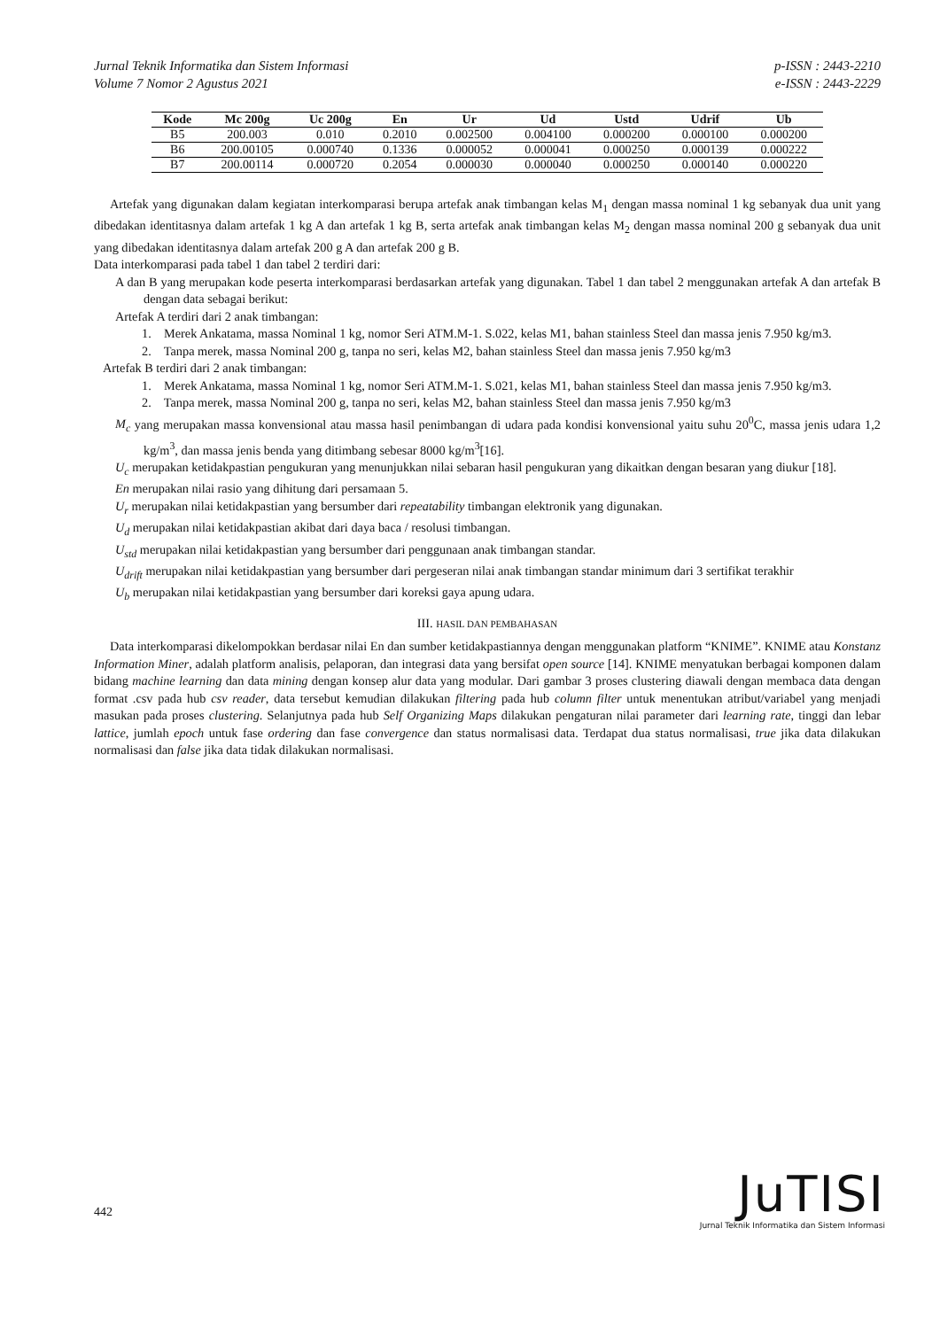Jurnal Teknik Informatika dan Sistem Informasi
Volume 7 Nomor 2 Agustus 2021
p-ISSN : 2443-2210
e-ISSN : 2443-2229
| Kode | Mc 200g | Uc 200g | En | Ur | Ud | Ustd | Udrif | Ub |
| --- | --- | --- | --- | --- | --- | --- | --- | --- |
| B5 | 200.003 | 0.010 | 0.2010 | 0.002500 | 0.004100 | 0.000200 | 0.000100 | 0.000200 |
| B6 | 200.00105 | 0.000740 | 0.1336 | 0.000052 | 0.000041 | 0.000250 | 0.000139 | 0.000222 |
| B7 | 200.00114 | 0.000720 | 0.2054 | 0.000030 | 0.000040 | 0.000250 | 0.000140 | 0.000220 |
Artefak yang digunakan dalam kegiatan interkomparasi berupa artefak anak timbangan kelas M<sub>1</sub> dengan massa nominal 1 kg sebanyak dua unit yang dibedakan identitasnya dalam artefak 1 kg A dan artefak 1 kg B, serta artefak anak timbangan kelas M<sub>2</sub> dengan massa nominal 200 g sebanyak dua unit yang dibedakan identitasnya dalam artefak 200 g A dan artefak 200 g B.
Data interkomparasi pada tabel 1 dan tabel 2 terdiri dari:
A dan B yang merupakan kode peserta interkomparasi berdasarkan artefak yang digunakan. Tabel 1 dan tabel 2 menggunakan artefak A dan artefak B dengan data sebagai berikut:
Artefak A terdiri dari 2 anak timbangan:
1. Merek Ankatama, massa Nominal 1 kg, nomor Seri ATM.M-1. S.022, kelas M1, bahan stainless Steel dan massa jenis 7.950 kg/m3.
2. Tanpa merek, massa Nominal 200 g, tanpa no seri, kelas M2, bahan stainless Steel dan massa jenis 7.950 kg/m3
Artefak B terdiri dari 2 anak timbangan:
1. Merek Ankatama, massa Nominal 1 kg, nomor Seri ATM.M-1. S.021, kelas M1, bahan stainless Steel dan massa jenis 7.950 kg/m3.
2. Tanpa merek, massa Nominal 200 g, tanpa no seri, kelas M2, bahan stainless Steel dan massa jenis 7.950 kg/m3
M<sub>c</sub> yang merupakan massa konvensional atau massa hasil penimbangan di udara pada kondisi konvensional yaitu suhu 20<sup>0</sup>C, massa jenis udara 1,2 kg/m<sup>3</sup>, dan massa jenis benda yang ditimbang sebesar 8000 kg/m<sup>3</sup>[16].
U<sub>c</sub> merupakan ketidakpastian pengukuran yang menunjukkan nilai sebaran hasil pengukuran yang dikaitkan dengan besaran yang diukur [18].
En merupakan nilai rasio yang dihitung dari persamaan 5.
U<sub>r</sub> merupakan nilai ketidakpastian yang bersumber dari repeatability timbangan elektronik yang digunakan.
U<sub>d</sub> merupakan nilai ketidakpastian akibat dari daya baca / resolusi timbangan.
U<sub>std</sub> merupakan nilai ketidakpastian yang bersumber dari penggunaan anak timbangan standar.
U<sub>drift</sub> merupakan nilai ketidakpastian yang bersumber dari pergeseran nilai anak timbangan standar minimum dari 3 sertifikat terakhir
U<sub>b</sub> merupakan nilai ketidakpastian yang bersumber dari koreksi gaya apung udara.
III. HASIL DAN PEMBAHASAN
Data interkomparasi dikelompokkan berdasar nilai En dan sumber ketidakpastiannya dengan menggunakan platform “KNIME”. KNIME atau Konstanz Information Miner, adalah platform analisis, pelaporan, dan integrasi data yang bersifat open source [14]. KNIME menyatukan berbagai komponen dalam bidang machine learning dan data mining dengan konsep alur data yang modular. Dari gambar 3 proses clustering diawali dengan membaca data dengan format .csv pada hub csv reader, data tersebut kemudian dilakukan filtering pada hub column filter untuk menentukan atribut/variabel yang menjadi masukan pada proses clustering. Selanjutnya pada hub Self Organizing Maps dilakukan pengaturan nilai parameter dari learning rate, tinggi dan lebar lattice, jumlah epoch untuk fase ordering dan fase convergence dan status normalisasi data. Terdapat dua status normalisasi, true jika data dilakukan normalisasi dan false jika data tidak dilakukan normalisasi.
442
JuTISI
Jurnal Teknik Informatika dan Sistem Informasi